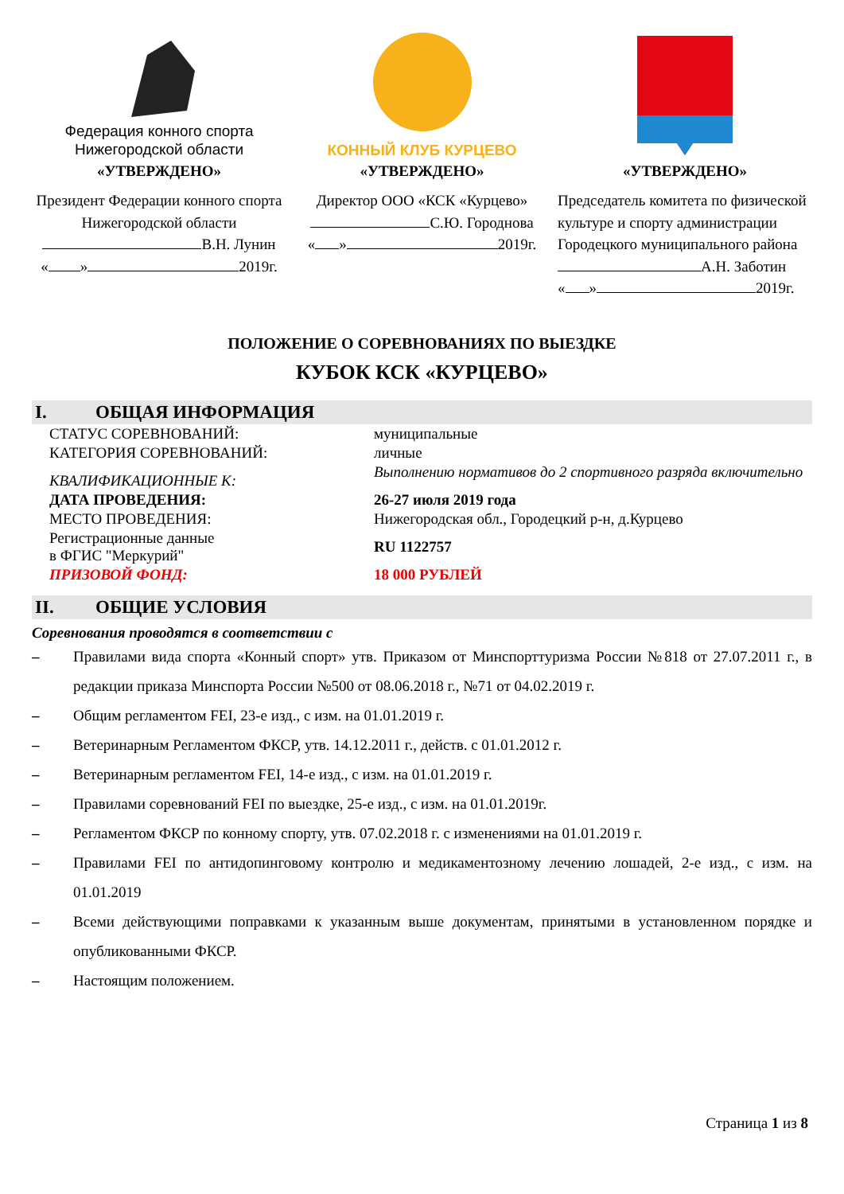Федерация конного спорта
Нижегородской области
«УТВЕРЖДЕНО»
Президент Федерации конного спорта Нижегородской области
В.Н. Лунин
« » 2019г.
КОННЫЙ КЛУБ КУРЦЕВО
«УТВЕРЖДЕНО»
Директор ООО «КСК «Курцево»
С.Ю. Городнова
« » 2019г.
«УТВЕРЖДЕНО»
Председатель комитета по физической культуре и спорту администрации Городецкого муниципального района
А.Н. Заботин
« » 2019г.
ПОЛОЖЕНИЕ О СОРЕВНОВАНИЯХ ПО ВЫЕЗДКЕ
КУБОК КСК «КУРЦЕВО»
I. ОБЩАЯ ИНФОРМАЦИЯ
| СТАТУС СОРЕВНОВАНИЙ: | муниципальные |
| КАТЕГОРИЯ СОРЕВНОВАНИЙ: | личные |
| КВАЛИФИКАЦИОННЫЕ К: | Выполнению нормативов до 2 спортивного разряда включительно |
| ДАТА ПРОВЕДЕНИЯ: | 26-27 июля 2019 года |
| МЕСТО ПРОВЕДЕНИЯ: | Нижегородская обл., Городецкий р-н, д.Курцево |
| Регистрационные данные в ФГИС "Меркурий" | RU 1122757 |
| ПРИЗОВОЙ ФОНД: | 18 000 РУБЛЕЙ |
II. ОБЩИЕ УСЛОВИЯ
Соревнования проводятся в соответствии с
– Правилами вида спорта «Конный спорт» утв. Приказом от Минспорттуризма России №818 от 27.07.2011 г., в редакции приказа Минспорта России №500 от 08.06.2018 г., №71 от 04.02.2019 г.
– Общим регламентом FEI, 23-е изд., с изм. на 01.01.2019 г.
– Ветеринарным Регламентом ФКСР, утв. 14.12.2011 г., действ. с 01.01.2012 г.
– Ветеринарным регламентом FEI, 14-е изд., с изм. на 01.01.2019 г.
– Правилами соревнований FEI по выездке, 25-е изд., с изм. на 01.01.2019г.
– Регламентом ФКСР по конному спорту, утв. 07.02.2018 г. с изменениями на 01.01.2019 г.
– Правилами FEI по антидопинговому контролю и медикаментозному лечению лошадей, 2-е изд., с изм. на 01.01.2019
– Всеми действующими поправками к указанным выше документам, принятыми в установленном порядке и опубликованными ФКСР.
– Настоящим положением.
Страница 1 из 8